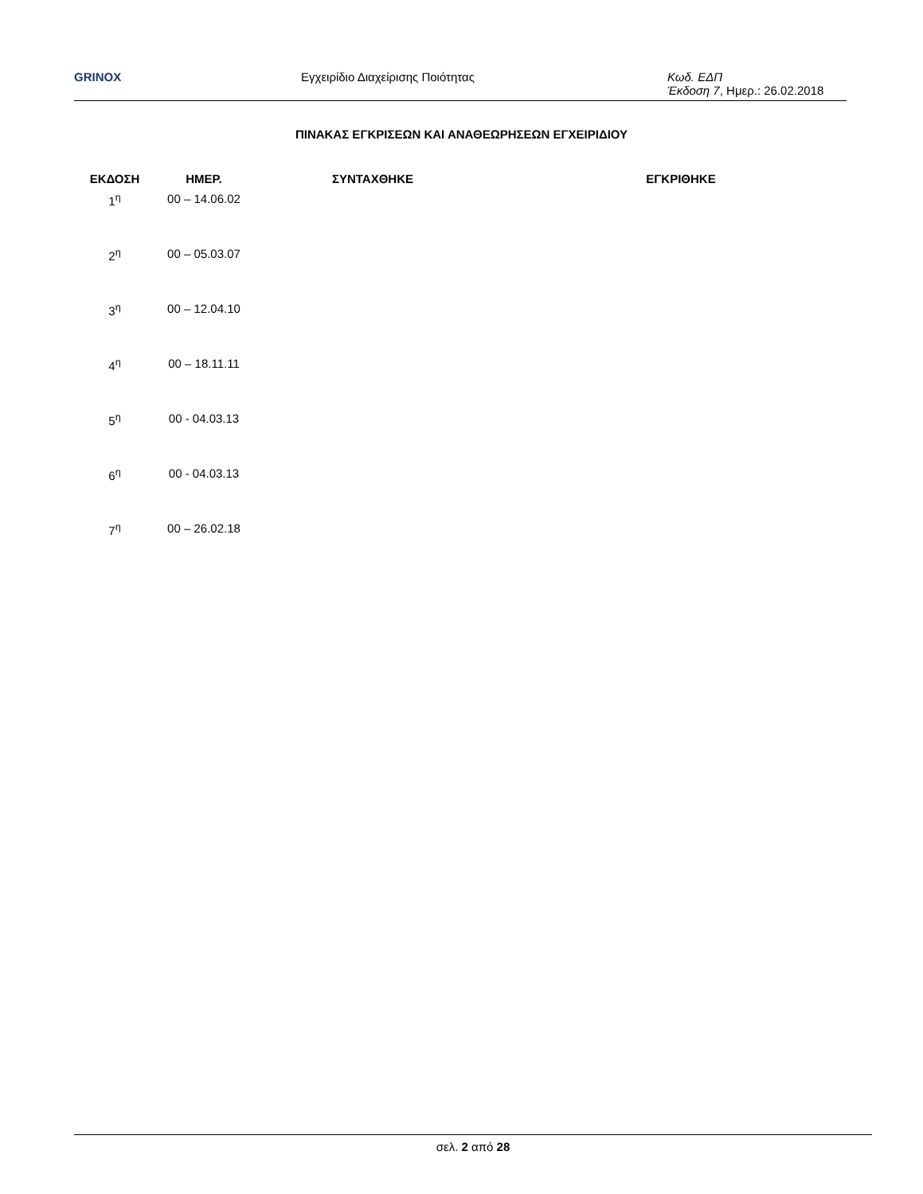GRINOX Εγχειρίδιο Διαχείρισης Ποιότητας Κωδ. ΕΔΠ
Έκδοση 7, Ημερ.: 26.02.2018
ΠΙΝΑΚΑΣ ΕΓΚΡΙΣΕΩΝ ΚΑΙ ΑΝΑΘΕΩΡΗΣΕΩΝ ΕΓΧΕΙΡΙΔΙΟΥ
| ΕΚΔΟΣΗ | ΗΜΕΡ. | ΣΥΝΤΑΧΘΗΚΕ | ΕΓΚΡΙΘΗΚΕ |
| --- | --- | --- | --- |
| 1<sup>η</sup> | 00 – 14.06.02 | | |
| 2<sup>η</sup> | 00 – 05.03.07 | | |
| 3<sup>η</sup> | 00 – 12.04.10 | | |
| 4<sup>η</sup> | 00 – 18.11.11 | | |
| 5<sup>η</sup> | 00 - 04.03.13 | | |
| 6<sup>η</sup> | 00 - 04.03.13 | | |
| 7<sup>η</sup> | 00 – 26.02.18 | | |
σελ. 2 από 28